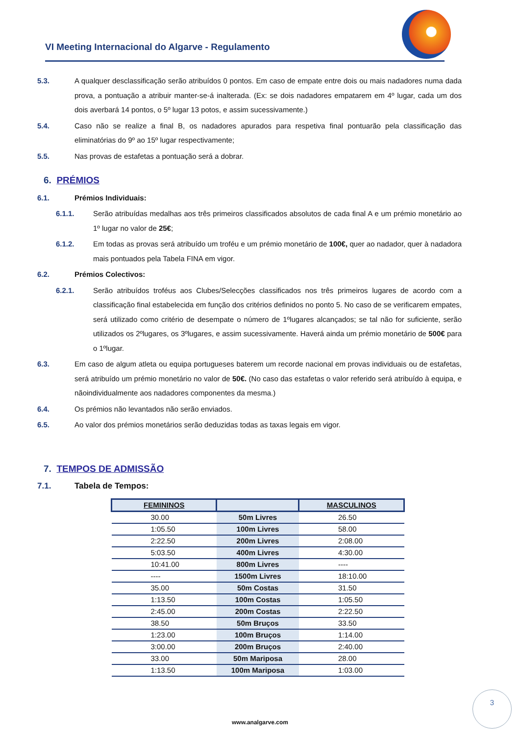VI Meeting Internacional do Algarve - Regulamento
5.3. A qualquer desclassificação serão atribuídos 0 pontos. Em caso de empate entre dois ou mais nadadores numa dada prova, a pontuação a atribuir manter-se-á inalterada. (Ex: se dois nadadores empatarem em 4º lugar, cada um dos dois averbará 14 pontos, o 5º lugar 13 potos, e assim sucessivamente.)
5.4. Caso não se realize a final B, os nadadores apurados para respetiva final pontuarão pela classificação das eliminatórias do 9º ao 15º lugar respectivamente;
5.5. Nas provas de estafetas a pontuação será a dobrar.
6. PRÉMIOS
6.1. Prémios Individuais:
6.1.1. Serão atribuídas medalhas aos três primeiros classificados absolutos de cada final A e um prémio monetário ao 1º lugar no valor de 25€;
6.1.2. Em todas as provas será atribuído um troféu e um prémio monetário de 100€, quer ao nadador, quer à nadadora mais pontuados pela Tabela FINA em vigor.
6.2. Prémios Colectivos:
6.2.1. Serão atribuídos troféus aos Clubes/Selecções classificados nos três primeiros lugares de acordo com a classificação final estabelecida em função dos critérios definidos no ponto 5. No caso de se verificarem empates, será utilizado como critério de desempate o número de 1ºlugares alcançados; se tal não for suficiente, serão utilizados os 2ºlugares, os 3ºlugares, e assim sucessivamente. Haverá ainda um prémio monetário de 500€ para o 1ºlugar.
6.3. Em caso de algum atleta ou equipa portugueses baterem um recorde nacional em provas individuais ou de estafetas, será atribuído um prémio monetário no valor de 50€. (No caso das estafetas o valor referido será atribuído à equipa, e nãoindividualmente aos nadadores componentes da mesma.)
6.4. Os prémios não levantados não serão enviados.
6.5. Ao valor dos prémios monetários serão deduzidas todas as taxas legais em vigor.
7. TEMPOS DE ADMISSÃO
7.1. Tabela de Tempos:
| FEMININOS | | MASCULINOS |
| --- | --- | --- |
| 30.00 | 50m Livres | 26.50 |
| 1:05.50 | 100m Livres | 58.00 |
| 2:22.50 | 200m Livres | 2:08.00 |
| 5:03.50 | 400m Livres | 4:30.00 |
| 10:41.00 | 800m Livres | ---- |
| ---- | 1500m Livres | 18:10.00 |
| 35.00 | 50m Costas | 31.50 |
| 1:13.50 | 100m Costas | 1:05.50 |
| 2:45.00 | 200m Costas | 2:22.50 |
| 38.50 | 50m Bruços | 33.50 |
| 1:23.00 | 100m Bruços | 1:14.00 |
| 3:00.00 | 200m Bruços | 2:40.00 |
| 33.00 | 50m Mariposa | 28.00 |
| 1:13.50 | 100m Mariposa | 1:03.00 |
3
www.analgarve.com